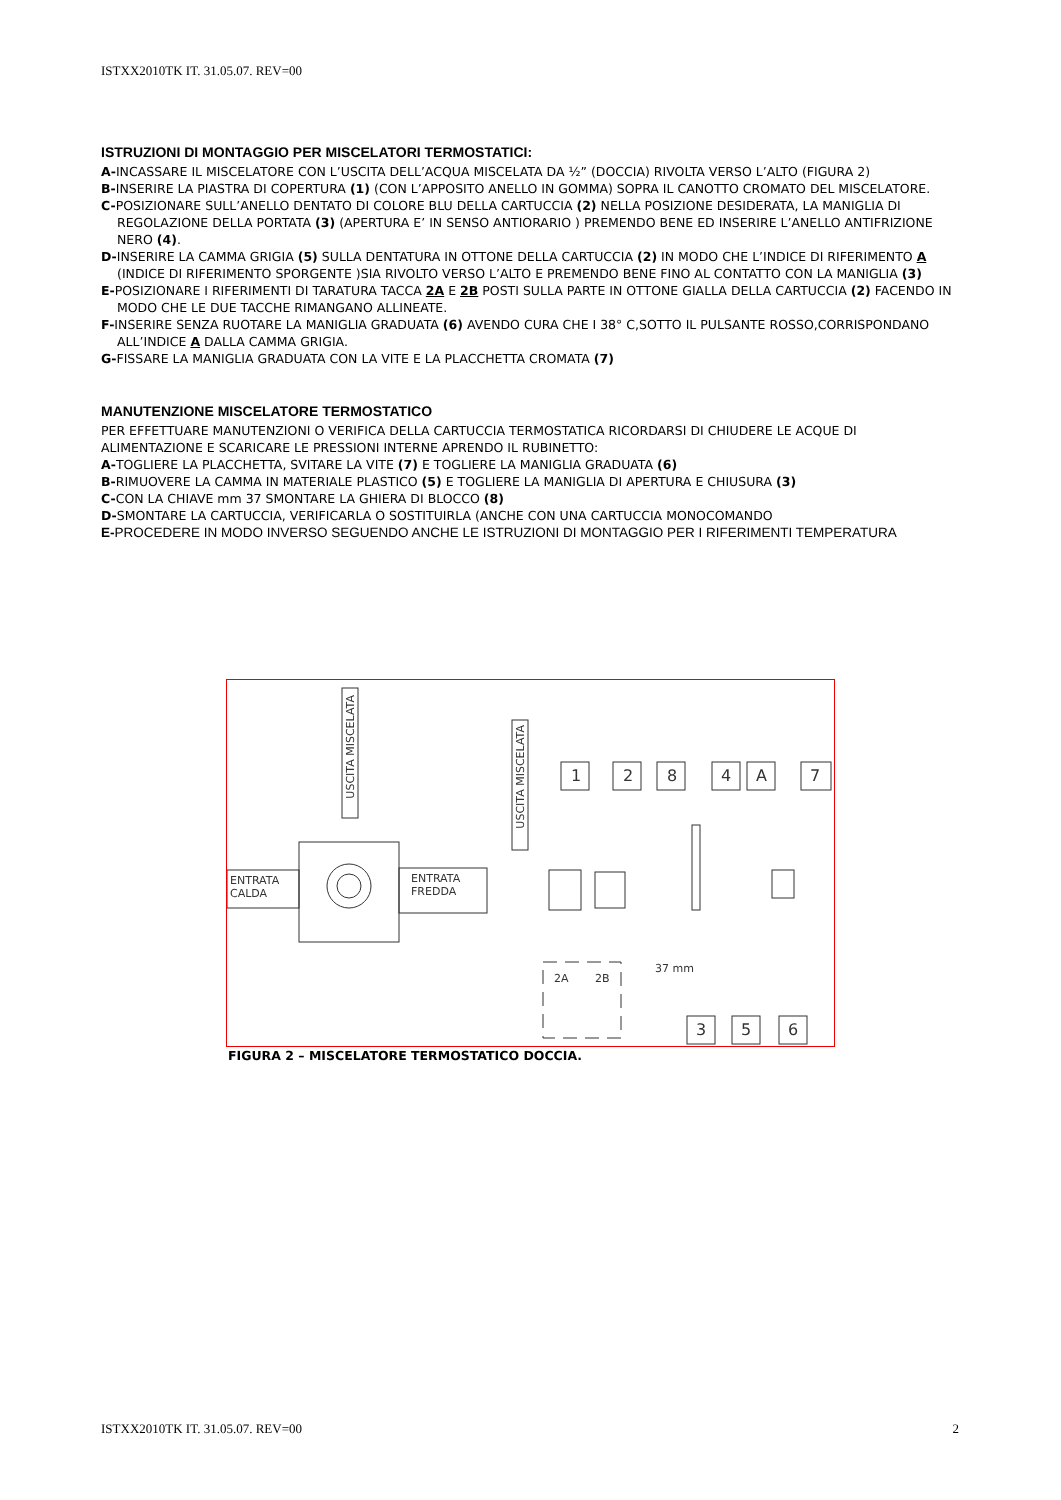ISTXX2010TK IT. 31.05.07. REV=00
ISTRUZIONI DI MONTAGGIO PER MISCELATORI TERMOSTATICI:
A-INCASSARE IL MISCELATORE CON L’USCITA DELL’ACQUA MISCELATA DA ½” (DOCCIA) RIVOLTA VERSO L’ALTO (FIGURA 2)
B-INSERIRE LA PIASTRA DI COPERTURA (1) (CON L’APPOSITO ANELLO IN GOMMA) SOPRA IL CANOTTO CROMATO DEL MISCELATORE.
C-POSIZIONARE SULL’ANELLO DENTATO DI COLORE BLU DELLA CARTUCCIA (2) NELLA POSIZIONE DESIDERATA, LA MANIGLIA DI REGOLAZIONE DELLA PORTATA (3) (APERTURA E’ IN SENSO ANTIORARIO ) PREMENDO BENE ED INSERIRE L’ANELLO ANTIFRIZIONE NERO (4).
D-INSERIRE LA CAMMA GRIGIA (5) SULLA DENTATURA IN OTTONE DELLA CARTUCCIA (2) IN MODO CHE L’INDICE DI RIFERIMENTO A (INDICE DI RIFERIMENTO SPORGENTE )SIA RIVOLTO VERSO L’ALTO E PREMENDO BENE FINO AL CONTATTO CON LA MANIGLIA (3)
E-POSIZIONARE I RIFERIMENTI DI TARATURA TACCA 2A E 2B POSTI SULLA PARTE IN OTTONE GIALLA DELLA CARTUCCIA (2) FACENDO IN MODO CHE LE DUE TACCHE RIMANGANO ALLINEATE.
F-INSERIRE SENZA RUOTARE LA MANIGLIA GRADUATA (6) AVENDO CURA CHE I 38° C,SOTTO IL PULSANTE ROSSO,CORRISPONDANO ALL’INDICE A DALLA CAMMA GRIGIA.
G-FISSARE LA MANIGLIA GRADUATA CON LA VITE E LA PLACCHETTA CROMATA (7)
MANUTENZIONE MISCELATORE TERMOSTATICO
PER EFFETTUARE MANUTENZIONI O VERIFICA DELLA CARTUCCIA TERMOSTATICA RICORDARSI DI CHIUDERE LE ACQUE DI ALIMENTAZIONE E SCARICARE LE PRESSIONI INTERNE APRENDO IL RUBINETTO:
A-TOGLIERE LA PLACCHETTA, SVITARE LA VITE (7) E TOGLIERE LA MANIGLIA GRADUATA (6)
B-RIMUOVERE LA CAMMA IN MATERIALE PLASTICO (5) E TOGLIERE LA MANIGLIA DI APERTURA E CHIUSURA (3)
C-CON LA CHIAVE mm 37 SMONTARE LA GHIERA DI BLOCCO (8)
D-SMONTARE LA CARTUCCIA, VERIFICARLA O SOSTITUIRLA (ANCHE CON UNA CARTUCCIA MONOCOMANDO
E-PROCEDERE IN MODO INVERSO SEGUENDO ANCHE LE ISTRUZIONI DI MONTAGGIO PER I RIFERIMENTI TEMPERATURA
USCITA MISCELATA
USCITA MISCELATA
ENTRATA
CALDA
ENTRATA
FREDDA
1 2 8 4 A 7
2A 2B
37 mm
3 5 6
FIGURA 2 – MISCELATORE TERMOSTATICO DOCCIA.
ISTXX2010TK IT. 31.05.07. REV=00 2